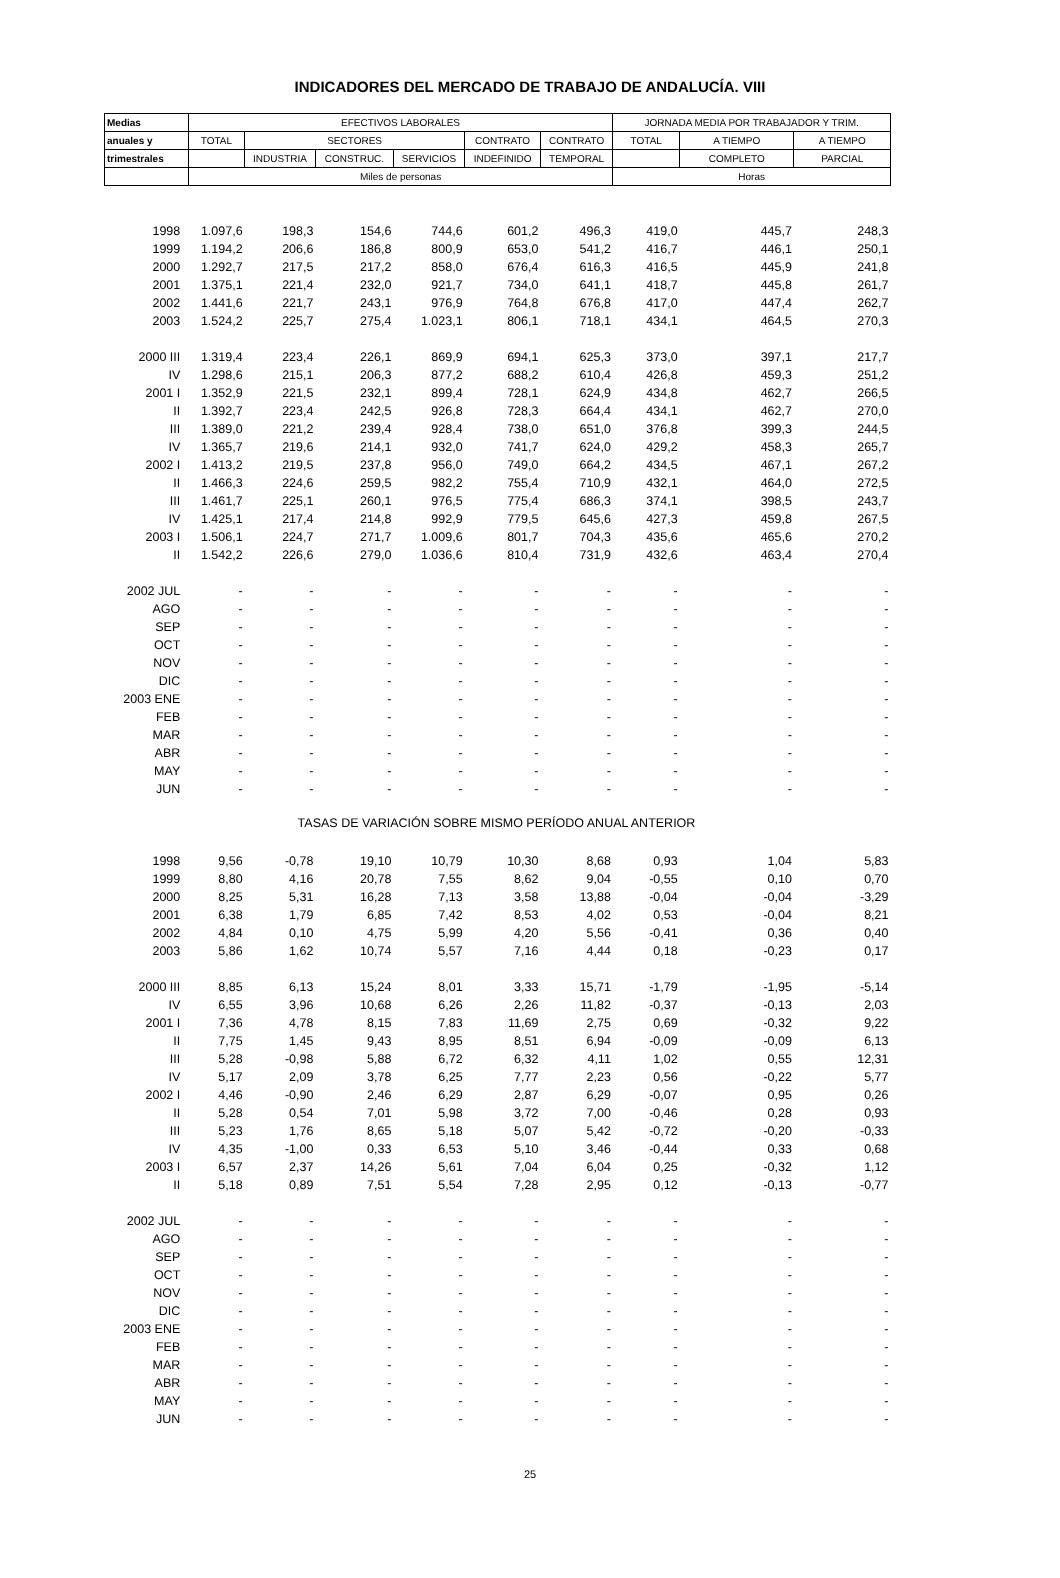INDICADORES DEL MERCADO DE TRABAJO DE ANDALUCÍA. VIII
| Medias | EFECTIVOS LABORALES | | | | | | JORNADA MEDIA POR TRABAJADOR Y TRIM. | | |
| --- | --- | --- | --- | --- | --- | --- | --- | --- | --- |
| anuales y | TOTAL | SECTORES | | | CONTRATO | CONTRATO | TOTAL | A TIEMPO | A TIEMPO |
| trimestrales | | INDUSTRIA | CONSTRUC. | SERVICIOS | INDEFINIDO | TEMPORAL | | COMPLETO | PARCIAL |
| | Miles de personas | | | | | | Horas | | |
| 1998 | 1.097,6 | 198,3 | 154,6 | 744,6 | 601,2 | 496,3 | 419,0 | 445,7 | 248,3 |
| 1999 | 1.194,2 | 206,6 | 186,8 | 800,9 | 653,0 | 541,2 | 416,7 | 446,1 | 250,1 |
| 2000 | 1.292,7 | 217,5 | 217,2 | 858,0 | 676,4 | 616,3 | 416,5 | 445,9 | 241,8 |
| 2001 | 1.375,1 | 221,4 | 232,0 | 921,7 | 734,0 | 641,1 | 418,7 | 445,8 | 261,7 |
| 2002 | 1.441,6 | 221,7 | 243,1 | 976,9 | 764,8 | 676,8 | 417,0 | 447,4 | 262,7 |
| 2003 | 1.524,2 | 225,7 | 275,4 | 1.023,1 | 806,1 | 718,1 | 434,1 | 464,5 | 270,3 |
| 2000 III | 1.319,4 | 223,4 | 226,1 | 869,9 | 694,1 | 625,3 | 373,0 | 397,1 | 217,7 |
| IV | 1.298,6 | 215,1 | 206,3 | 877,2 | 688,2 | 610,4 | 426,8 | 459,3 | 251,2 |
| 2001 I | 1.352,9 | 221,5 | 232,1 | 899,4 | 728,1 | 624,9 | 434,8 | 462,7 | 266,5 |
| II | 1.392,7 | 223,4 | 242,5 | 926,8 | 728,3 | 664,4 | 434,1 | 462,7 | 270,0 |
| III | 1.389,0 | 221,2 | 239,4 | 928,4 | 738,0 | 651,0 | 376,8 | 399,3 | 244,5 |
| IV | 1.365,7 | 219,6 | 214,1 | 932,0 | 741,7 | 624,0 | 429,2 | 458,3 | 265,7 |
| 2002 I | 1.413,2 | 219,5 | 237,8 | 956,0 | 749,0 | 664,2 | 434,5 | 467,1 | 267,2 |
| II | 1.466,3 | 224,6 | 259,5 | 982,2 | 755,4 | 710,9 | 432,1 | 464,0 | 272,5 |
| III | 1.461,7 | 225,1 | 260,1 | 976,5 | 775,4 | 686,3 | 374,1 | 398,5 | 243,7 |
| IV | 1.425,1 | 217,4 | 214,8 | 992,9 | 779,5 | 645,6 | 427,3 | 459,8 | 267,5 |
| 2003 I | 1.506,1 | 224,7 | 271,7 | 1.009,6 | 801,7 | 704,3 | 435,6 | 465,6 | 270,2 |
| II | 1.542,2 | 226,6 | 279,0 | 1.036,6 | 810,4 | 731,9 | 432,6 | 463,4 | 270,4 |
| 2002 JUL | - | - | - | - | - | - | - | - | - |
| AGO | - | - | - | - | - | - | - | - | - |
| SEP | - | - | - | - | - | - | - | - | - |
| OCT | - | - | - | - | - | - | - | - | - |
| NOV | - | - | - | - | - | - | - | - | - |
| DIC | - | - | - | - | - | - | - | - | - |
| 2003 ENE | - | - | - | - | - | - | - | - | - |
| FEB | - | - | - | - | - | - | - | - | - |
| MAR | - | - | - | - | - | - | - | - | - |
| ABR | - | - | - | - | - | - | - | - | - |
| MAY | - | - | - | - | - | - | - | - | - |
| JUN | - | - | - | - | - | - | - | - | - |
| TASAS DE VARIACIÓN SOBRE MISMO PERÍODO ANUAL ANTERIOR | | | | | | | | | |
| 1998 | 9,56 | -0,78 | 19,10 | 10,79 | 10,30 | 8,68 | 0,93 | 1,04 | 5,83 |
| 1999 | 8,80 | 4,16 | 20,78 | 7,55 | 8,62 | 9,04 | -0,55 | 0,10 | 0,70 |
| 2000 | 8,25 | 5,31 | 16,28 | 7,13 | 3,58 | 13,88 | -0,04 | -0,04 | -3,29 |
| 2001 | 6,38 | 1,79 | 6,85 | 7,42 | 8,53 | 4,02 | 0,53 | -0,04 | 8,21 |
| 2002 | 4,84 | 0,10 | 4,75 | 5,99 | 4,20 | 5,56 | -0,41 | 0,36 | 0,40 |
| 2003 | 5,86 | 1,62 | 10,74 | 5,57 | 7,16 | 4,44 | 0,18 | -0,23 | 0,17 |
| 2000 III | 8,85 | 6,13 | 15,24 | 8,01 | 3,33 | 15,71 | -1,79 | -1,95 | -5,14 |
| IV | 6,55 | 3,96 | 10,68 | 6,26 | 2,26 | 11,82 | -0,37 | -0,13 | 2,03 |
| 2001 I | 7,36 | 4,78 | 8,15 | 7,83 | 11,69 | 2,75 | 0,69 | -0,32 | 9,22 |
| II | 7,75 | 1,45 | 9,43 | 8,95 | 8,51 | 6,94 | -0,09 | -0,09 | 6,13 |
| III | 5,28 | -0,98 | 5,88 | 6,72 | 6,32 | 4,11 | 1,02 | 0,55 | 12,31 |
| IV | 5,17 | 2,09 | 3,78 | 6,25 | 7,77 | 2,23 | 0,56 | -0,22 | 5,77 |
| 2002 I | 4,46 | -0,90 | 2,46 | 6,29 | 2,87 | 6,29 | -0,07 | 0,95 | 0,26 |
| II | 5,28 | 0,54 | 7,01 | 5,98 | 3,72 | 7,00 | -0,46 | 0,28 | 0,93 |
| III | 5,23 | 1,76 | 8,65 | 5,18 | 5,07 | 5,42 | -0,72 | -0,20 | -0,33 |
| IV | 4,35 | -1,00 | 0,33 | 6,53 | 5,10 | 3,46 | -0,44 | 0,33 | 0,68 |
| 2003 I | 6,57 | 2,37 | 14,26 | 5,61 | 7,04 | 6,04 | 0,25 | -0,32 | 1,12 |
| II | 5,18 | 0,89 | 7,51 | 5,54 | 7,28 | 2,95 | 0,12 | -0,13 | -0,77 |
| 2002 JUL | - | - | - | - | - | - | - | - | - |
| AGO | - | - | - | - | - | - | - | - | - |
| SEP | - | - | - | - | - | - | - | - | - |
| OCT | - | - | - | - | - | - | - | - | - |
| NOV | - | - | - | - | - | - | - | - | - |
| DIC | - | - | - | - | - | - | - | - | - |
| 2003 ENE | - | - | - | - | - | - | - | - | - |
| FEB | - | - | - | - | - | - | - | - | - |
| MAR | - | - | - | - | - | - | - | - | - |
| ABR | - | - | - | - | - | - | - | - | - |
| MAY | - | - | - | - | - | - | - | - | - |
| JUN | - | - | - | - | - | - | - | - | - |
25